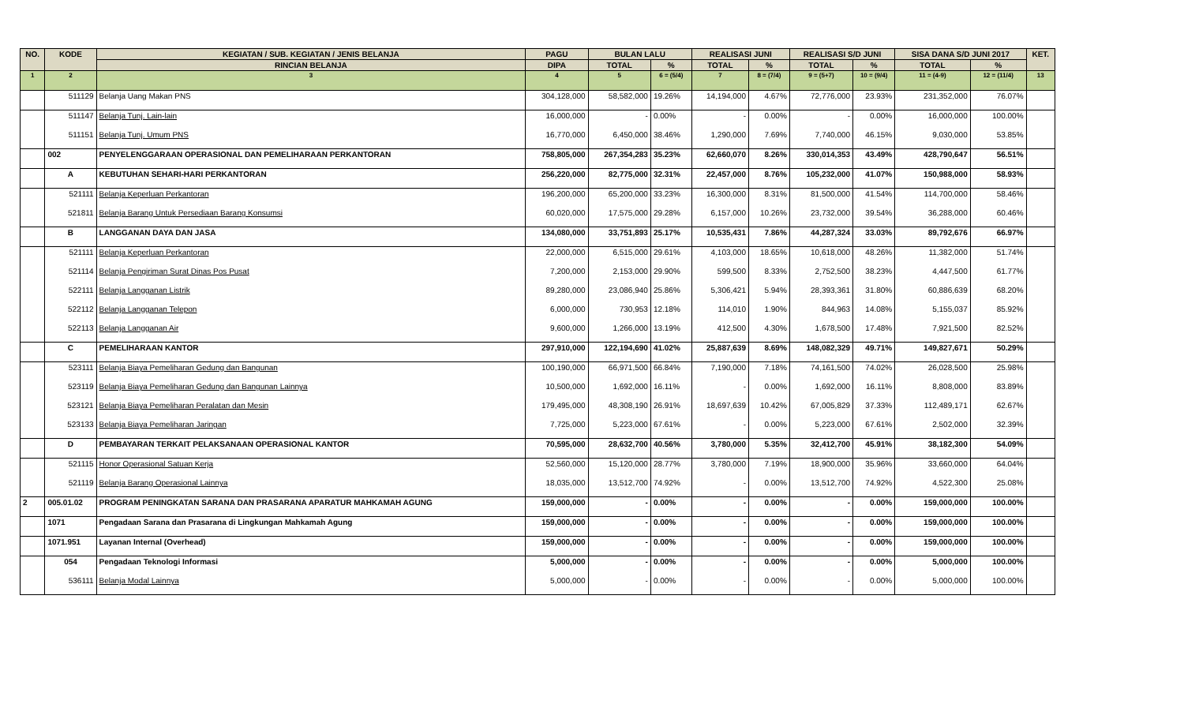| NO. | KODE | KEGIATAN / SUB. KEGIATAN / JENIS BELANJA | PAGU | BULAN LALU | | REALISASI JUNI | | REALISASI S/D JUNI | | SISA DANA S/D JUNI 2017 | | KET. |
| --- | --- | --- | --- | --- | --- | --- | --- | --- | --- | --- | --- | --- |
| | | RINCIAN BELANJA | DIPA | TOTAL | % | TOTAL | % | TOTAL | % | TOTAL | % | |
| 1 | 2 | 3 | 4 | 5 | 6 = (5/4) | 7 | 8 = (7/4) | 9 = (5+7) | 10 = (9/4) | 11 = (4-9) | 12 = (11/4) | 13 |
| | 511129 | Belanja Uang Makan PNS | 304,128,000 | 58,582,000 | 19.26% | 14,194,000 | 4.67% | 72,776,000 | 23.93% | 231,352,000 | 76.07% | |
| | 511147 | Belanja Tunj. Lain-lain | 16,000,000 | - | 0.00% | - | 0.00% | - | 0.00% | 16,000,000 | 100.00% | |
| | 511151 | Belanja Tunj. Umum PNS | 16,770,000 | 6,450,000 | 38.46% | 1,290,000 | 7.69% | 7,740,000 | 46.15% | 9,030,000 | 53.85% | |
| | 002 | PENYELENGGARAAN OPERASIONAL DAN PEMELIHARAAN PERKANTORAN | 758,805,000 | 267,354,283 | 35.23% | 62,660,070 | 8.26% | 330,014,353 | 43.49% | 428,790,647 | 56.51% | |
| | A | KEBUTUHAN SEHARI-HARI PERKANTORAN | 256,220,000 | 82,775,000 | 32.31% | 22,457,000 | 8.76% | 105,232,000 | 41.07% | 150,988,000 | 58.93% | |
| | 521111 | Belanja Keperluan Perkantoran | 196,200,000 | 65,200,000 | 33.23% | 16,300,000 | 8.31% | 81,500,000 | 41.54% | 114,700,000 | 58.46% | |
| | 521811 | Belanja Barang Untuk Persediaan Barang Konsumsi | 60,020,000 | 17,575,000 | 29.28% | 6,157,000 | 10.26% | 23,732,000 | 39.54% | 36,288,000 | 60.46% | |
| | B | LANGGANAN DAYA DAN JASA | 134,080,000 | 33,751,893 | 25.17% | 10,535,431 | 7.86% | 44,287,324 | 33.03% | 89,792,676 | 66.97% | |
| | 521111 | Belanja Keperluan Perkantoran | 22,000,000 | 6,515,000 | 29.61% | 4,103,000 | 18.65% | 10,618,000 | 48.26% | 11,382,000 | 51.74% | |
| | 521114 | Belanja Pengiriman Surat Dinas Pos Pusat | 7,200,000 | 2,153,000 | 29.90% | 599,500 | 8.33% | 2,752,500 | 38.23% | 4,447,500 | 61.77% | |
| | 522111 | Belanja Langganan Listrik | 89,280,000 | 23,086,940 | 25.86% | 5,306,421 | 5.94% | 28,393,361 | 31.80% | 60,886,639 | 68.20% | |
| | 522112 | Belanja Langganan Telepon | 6,000,000 | 730,953 | 12.18% | 114,010 | 1.90% | 844,963 | 14.08% | 5,155,037 | 85.92% | |
| | 522113 | Belanja Langganan Air | 9,600,000 | 1,266,000 | 13.19% | 412,500 | 4.30% | 1,678,500 | 17.48% | 7,921,500 | 82.52% | |
| | C | PEMELIHARAAN KANTOR | 297,910,000 | 122,194,690 | 41.02% | 25,887,639 | 8.69% | 148,082,329 | 49.71% | 149,827,671 | 50.29% | |
| | 523111 | Belanja Biaya Pemeliharan Gedung dan Bangunan | 100,190,000 | 66,971,500 | 66.84% | 7,190,000 | 7.18% | 74,161,500 | 74.02% | 26,028,500 | 25.98% | |
| | 523119 | Belanja Biaya Pemeliharan Gedung dan Bangunan Lainnya | 10,500,000 | 1,692,000 | 16.11% | - | 0.00% | 1,692,000 | 16.11% | 8,808,000 | 83.89% | |
| | 523121 | Belanja Biaya Pemeliharan Peralatan dan Mesin | 179,495,000 | 48,308,190 | 26.91% | 18,697,639 | 10.42% | 67,005,829 | 37.33% | 112,489,171 | 62.67% | |
| | 523133 | Belanja Biaya Pemeliharan Jaringan | 7,725,000 | 5,223,000 | 67.61% | - | 0.00% | 5,223,000 | 67.61% | 2,502,000 | 32.39% | |
| | D | PEMBAYARAN TERKAIT PELAKSANAAN OPERASIONAL KANTOR | 70,595,000 | 28,632,700 | 40.56% | 3,780,000 | 5.35% | 32,412,700 | 45.91% | 38,182,300 | 54.09% | |
| | 521115 | Honor Operasional Satuan Kerja | 52,560,000 | 15,120,000 | 28.77% | 3,780,000 | 7.19% | 18,900,000 | 35.96% | 33,660,000 | 64.04% | |
| | 521119 | Belanja Barang Operasional Lainnya | 18,035,000 | 13,512,700 | 74.92% | - | 0.00% | 13,512,700 | 74.92% | 4,522,300 | 25.08% | |
| 2 | 005.01.02 | PROGRAM PENINGKATAN SARANA DAN PRASARANA APARATUR MAHKAMAH AGUNG | 159,000,000 | - | 0.00% | - | 0.00% | - | 0.00% | 159,000,000 | 100.00% | |
| | 1071 | Pengadaan Sarana dan Prasarana di Lingkungan Mahkamah Agung | 159,000,000 | - | 0.00% | - | 0.00% | - | 0.00% | 159,000,000 | 100.00% | |
| | 1071.951 | Layanan Internal (Overhead) | 159,000,000 | - | 0.00% | - | 0.00% | - | 0.00% | 159,000,000 | 100.00% | |
| | 054 | Pengadaan Teknologi Informasi | 5,000,000 | - | 0.00% | - | 0.00% | - | 0.00% | 5,000,000 | 100.00% | |
| | 536111 | Belanja Modal Lainnya | 5,000,000 | - | 0.00% | - | 0.00% | - | 0.00% | 5,000,000 | 100.00% | |